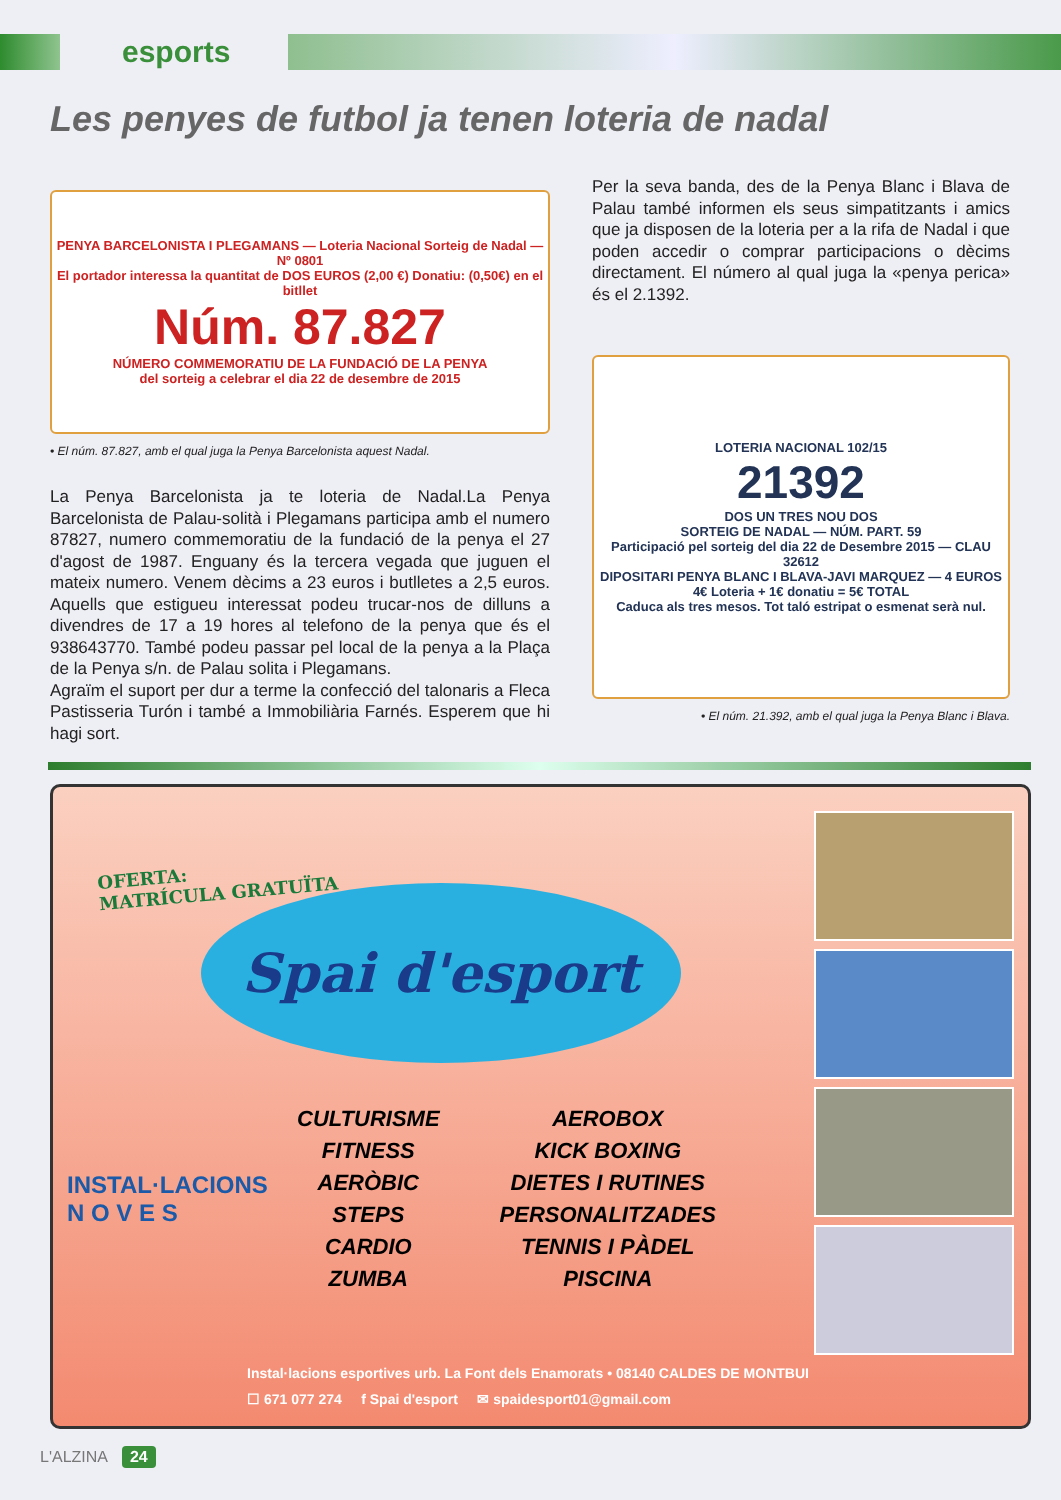esports
Les penyes de futbol ja tenen loteria de nadal
PENYA BARCELONISTA I PLEGAMANS — Loteria Nacional Sorteig de Nadal — Nº 0801
El portador interessa la quantitat de DOS EUROS (2,00 €) Donatiu: (0,50€) en el bitllet
Núm. 87.827
NÚMERO COMMEMORATIU DE LA FUNDACIÓ DE LA PENYA
del sorteig a celebrar el dia 22 de desembre de 2015
• El núm. 87.827, amb el qual juga la Penya Barcelonista aquest Nadal.
La Penya Barcelonista ja te loteria de Nadal.La Penya Barcelonista de Palau-solità i Plegamans participa amb el numero 87827, numero commemoratiu de la fundació de la penya el 27 d'agost de 1987. Enguany és la tercera vegada que juguen el mateix numero. Venem dècims a 23 euros i butlletes a 2,5 euros. Aquells que estigueu interessat podeu trucar-nos de dilluns a divendres de 17 a 19 hores al telefono de la penya que és el 938643770. També podeu passar pel local de la penya a la Plaça de la Penya s/n. de Palau solita i Plegamans.
Agraïm el suport per dur a terme la confecció del talonaris a Fleca Pastisseria Turón i també a Immobiliària Farnés. Esperem que hi hagi sort.
Per la seva banda, des de la Penya Blanc i Blava de Palau també informen els seus simpatitzants i amics que ja disposen de la loteria per a la rifa de Nadal i que poden accedir o comprar participacions o dècims directament. El número al qual juga la «penya perica» és el 2.1392.
LOTERIA NACIONAL 102/15
21392
DOS UN TRES NOU DOS
SORTEIG DE NADAL — NÚM. PART. 59
Participació pel sorteig del dia 22 de Desembre 2015 — CLAU 32612
DIPOSITARI PENYA BLANC I BLAVA-JAVI MARQUEZ — 4 EUROS
4€ Loteria + 1€ donatiu = 5€ TOTAL
Caduca als tres mesos. Tot taló estripat o esmenat serà nul.
• El núm. 21.392, amb el qual juga la Penya Blanc i Blava.
OFERTA:
MATRÍCULA GRATUÏTA
Spai d'esport
INSTAL·LACIONS
N O V E S
CULTURISME
FITNESS
AERÒBIC
STEPS
CARDIO
ZUMBA
AEROBOX
KICK BOXING
DIETES I RUTINES
PERSONALITZADES
TENNIS I PÀDEL
PISCINA
Instal·lacions esportives urb. La Font dels Enamorats • 08140 CALDES DE MONTBUI
☐ 671 077 274 f Spai d'esport ✉ spaidesport01@gmail.com
L'ALZINA 24